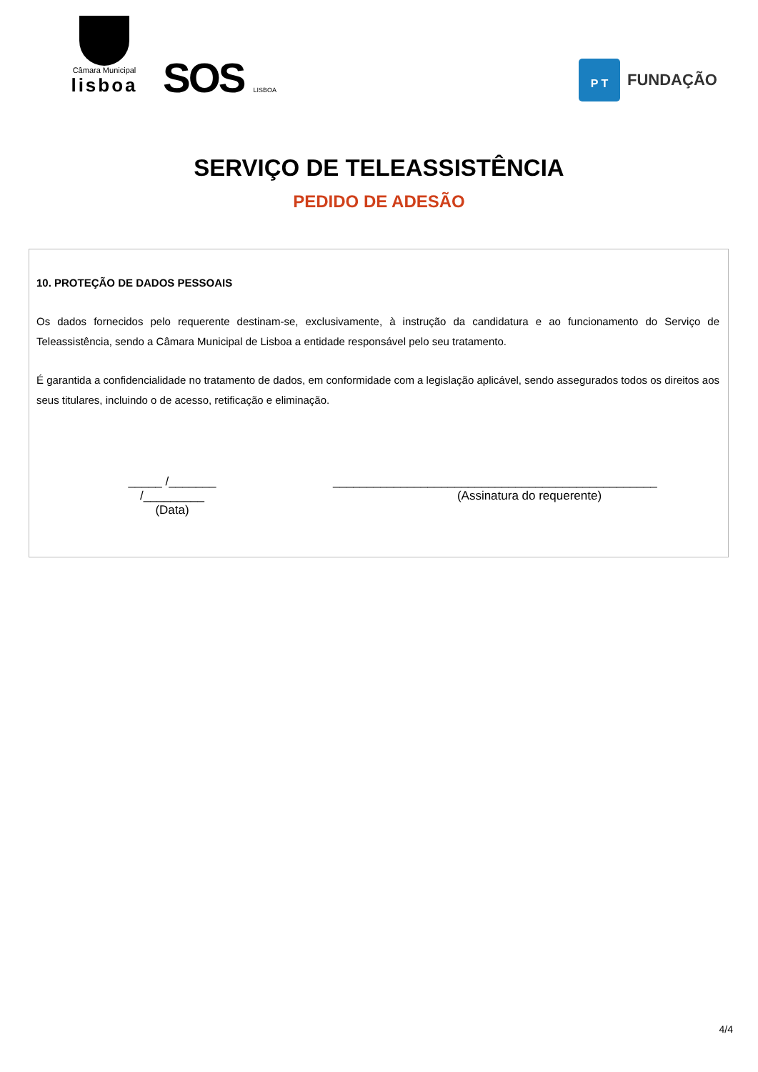Câmara Municipal
lisboa
SOS LISBOA
P T
FUNDAÇÃO
SERVIÇO DE TELEASSISTÊNCIA
PEDIDO DE ADESÃO
10. PROTEÇÃO DE DADOS PESSOAIS
Os dados fornecidos pelo requerente destinam-se, exclusivamente, à instrução da candidatura e ao funcionamento do Serviço de Teleassistência, sendo a Câmara Municipal de Lisboa a entidade responsável pelo seu tratamento.
É garantida a confidencialidade no tratamento de dados, em conformidade com a legislação aplicável, sendo assegurados todos os direitos aos seus titulares, incluindo o de acesso, retificação e eliminação.
_____ /_______ /_________
(Data)
________________________________________________
(Assinatura do requerente)
4/4